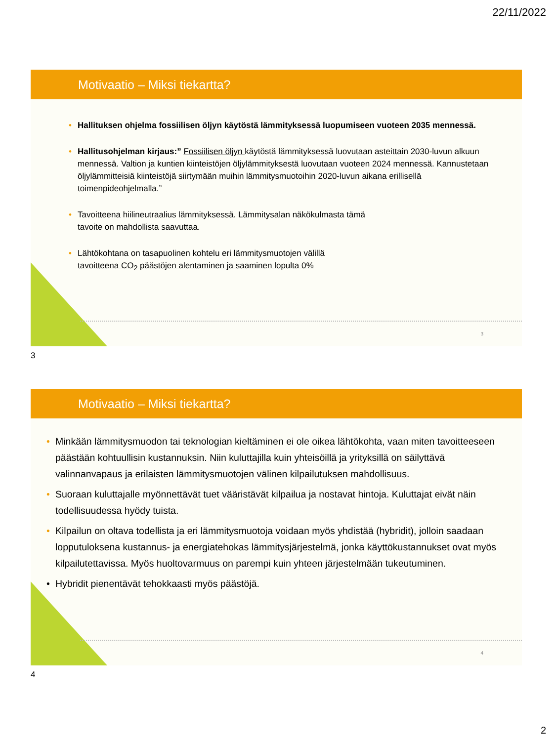22/11/2022
Motivaatio – Miksi tiekartta?
• Hallituksen ohjelma fossiilisen öljyn käytöstä lämmityksessä luopumiseen vuoteen 2035 mennessä.
• Hallitusohjelman kirjaus:” Fossiilisen öljyn käytöstä lämmityksessä luovutaan asteittain 2030-luvun alkuun mennessä. Valtion ja kuntien kiinteistöjen öljylämmityksestä luovutaan vuoteen 2024 mennessä. Kannustetaan öljylämmitteisiä kiinteistöjä siirtymään muihin lämmitysmuotoihin 2020-luvun aikana erillisellä toimenpideohjelmalla.”
• Tavoitteena hiilineutraalius lämmityksessä. Lämmitysalan näkökulmasta tämä
tavoite on mahdollista saavuttaa.
• Lähtökohtana on tasapuolinen kohtelu eri lämmitysmuotojen välillä
tavoitteena CO<sub>2</sub> päästöjen alentaminen ja saaminen lopulta 0%
3
3
Motivaatio – Miksi tiekartta?
• Minkään lämmitysmuodon tai teknologian kieltäminen ei ole oikea lähtökohta, vaan miten tavoitteeseen päästään kohtuullisin kustannuksin. Niin kuluttajilla kuin yhteisöillä ja yrityksillä on säilyttävä valinnanvapaus ja erilaisten lämmitysmuotojen välinen kilpailutuksen mahdollisuus.
• Suoraan kuluttajalle myönnettävät tuet vääristävät kilpailua ja nostavat hintoja. Kuluttajat eivät näin todellisuudessa hyödy tuista.
• Kilpailun on oltava todellista ja eri lämmitysmuotoja voidaan myös yhdistää (hybridit), jolloin saadaan lopputuloksena kustannus- ja energiatehokas lämmitysjärjestelmä, jonka käyttökustannukset ovat myös kilpailutettavissa. Myös huoltovarmuus on parempi kuin yhteen järjestelmään tukeutuminen.
• Hybridit pienentävät tehokkaasti myös päästöjä.
4
4
2